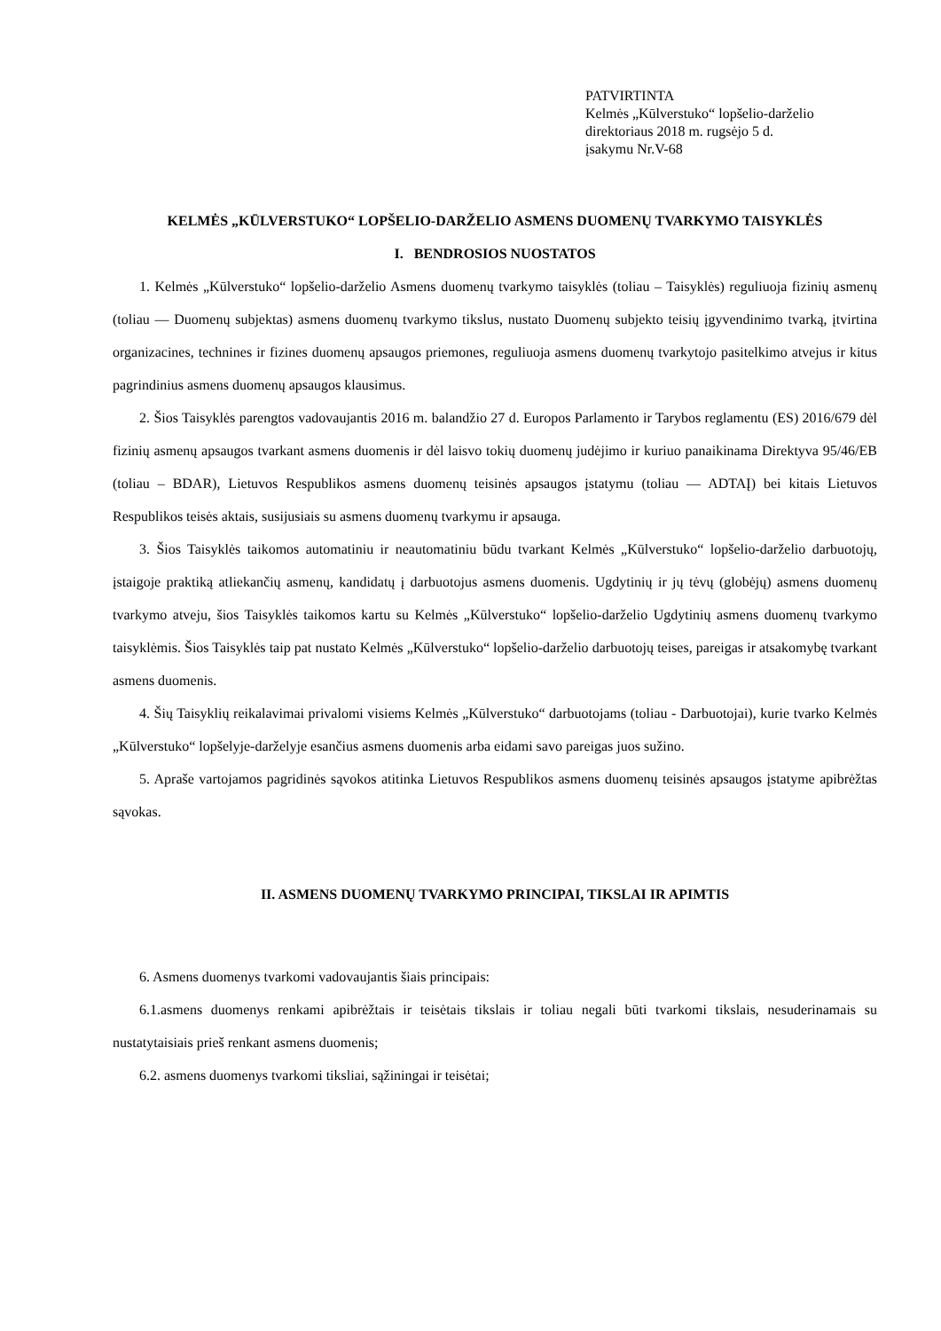PATVIRTINTA
Kelmės „Kūlverstuko“ lopšelio-darželio
direktoriaus 2018 m. rugsėjo 5 d.
įsakymu Nr.V-68
KELMĖS „KŪLVERSTUKO“ LOPŠELIO-DARŽELIO ASMENS DUOMENŲ TVARKYMO TAISYKLĖS
I. BENDROSIOS NUOSTATOS
1. Kelmės „Kūlverstuko“ lopšelio-darželio Asmens duomenų tvarkymo taisyklės (toliau – Taisyklės) reguliuoja fizinių asmenų (toliau — Duomenų subjektas) asmens duomenų tvarkymo tikslus, nustato Duomenų subjekto teisių įgyvendinimo tvarką, įtvirtina organizacines, technines ir fizines duomenų apsaugos priemones, reguliuoja asmens duomenų tvarkytojo pasitelkimo atvejus ir kitus pagrindinius asmens duomenų apsaugos klausimus.
2. Šios Taisyklės parengtos vadovaujantis 2016 m. balandžio 27 d. Europos Parlamento ir Tarybos reglamentu (ES) 2016/679 dėl fizinių asmenų apsaugos tvarkant asmens duomenis ir dėl laisvo tokių duomenų judėjimo ir kuriuo panaikinama Direktyva 95/46/EB (toliau – BDAR), Lietuvos Respublikos asmens duomenų teisinės apsaugos įstatymu (toliau — ADTAĮ) bei kitais Lietuvos Respublikos teisės aktais, susijusiais su asmens duomenų tvarkymu ir apsauga.
3. Šios Taisyklės taikomos automatiniu ir neautomatiniu būdu tvarkant Kelmės „Kūlverstuko“ lopšelio-darželio darbuotojų, įstaigoje praktiką atliekančių asmenų, kandidatų į darbuotojus asmens duomenis. Ugdytinių ir jų tėvų (globėjų) asmens duomenų tvarkymo atveju, šios Taisyklės taikomos kartu su Kelmės „Kūlverstuko“ lopšelio-darželio Ugdytinių asmens duomenų tvarkymo taisyklėmis. Šios Taisyklės taip pat nustato Kelmės „Kūlverstuko“ lopšelio-darželio darbuotojų teises, pareigas ir atsakomybę tvarkant asmens duomenis.
4. Šių Taisyklių reikalavimai privalomi visiems Kelmės „Kūlverstuko“ darbuotojams (toliau - Darbuotojai), kurie tvarko Kelmės „Kūlverstuko“ lopšelyje-darželyje esančius asmens duomenis arba eidami savo pareigas juos sužino.
5. Apraše vartojamos pagridinės sąvokos atitinka Lietuvos Respublikos asmens duomenų teisinės apsaugos įstatyme apibrėžtas sąvokas.
II. ASMENS DUOMENŲ TVARKYMO PRINCIPAI, TIKSLAI IR APIMTIS
6. Asmens duomenys tvarkomi vadovaujantis šiais principais:
6.1.asmens duomenys renkami apibrėžtais ir teisėtais tikslais ir toliau negali būti tvarkomi tikslais, nesuderinamais su nustatytaisiais prieš renkant asmens duomenis;
6.2. asmens duomenys tvarkomi tiksliai, sąžiningai ir teisėtai;